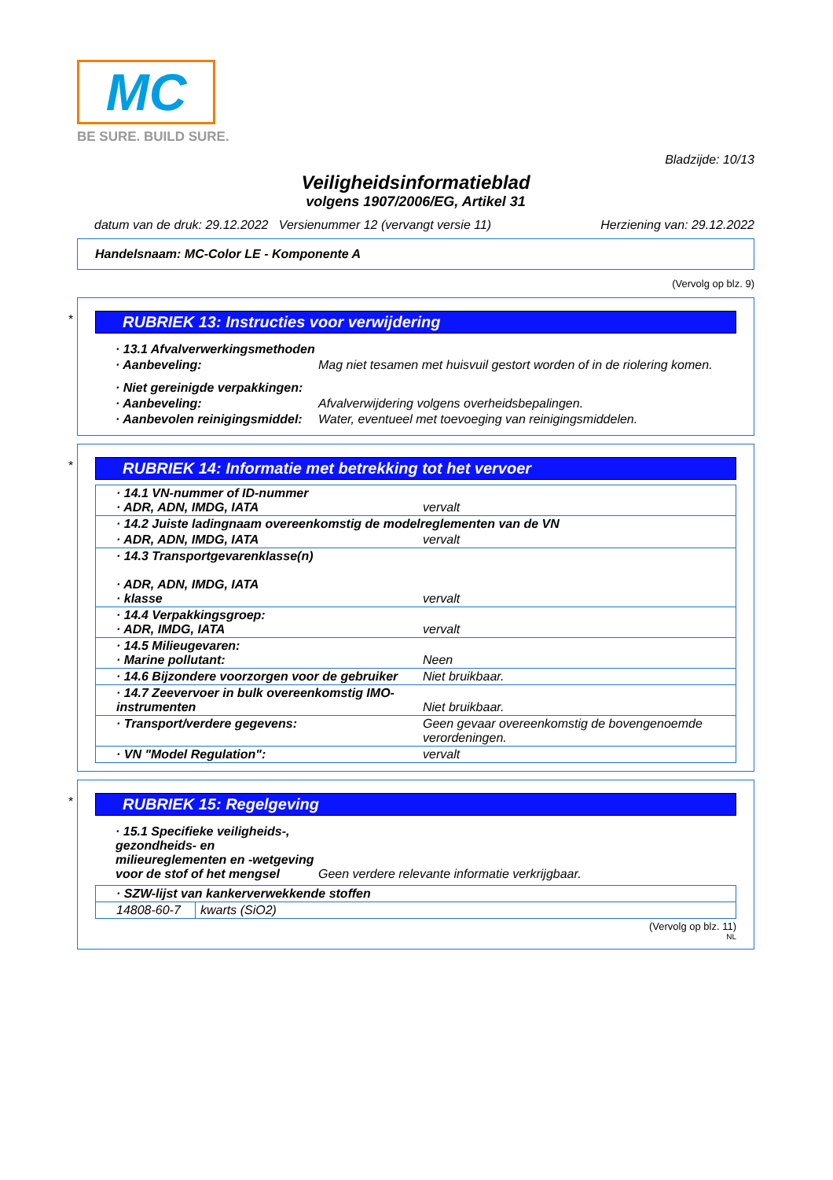MC
BE SURE. BUILD SURE.
Bladzijde: 10/13
Veiligheidsinformatieblad
volgens 1907/2006/EG, Artikel 31
datum van de druk: 29.12.2022 Versienummer 12 (vervangt versie 11) Herziening van: 29.12.2022
Handelsnaam: MC-Color LE - Komponente A
(Vervolg op blz. 9)
*
RUBRIEK 13: Instructies voor verwijdering
| · 13.1 Afvalverwerkingsmethoden | |
| · Aanbeveling: | Mag niet tesamen met huisvuil gestort worden of in de riolering komen. |
| · Niet gereinigde verpakkingen: | |
| · Aanbeveling: | Afvalverwijdering volgens overheidsbepalingen. |
| · Aanbevolen reinigingsmiddel: | Water, eventueel met toevoeging van reinigingsmiddelen. |
*
RUBRIEK 14: Informatie met betrekking tot het vervoer
| · 14.1 VN-nummer of ID-nummer · ADR, ADN, IMDG, IATA | vervalt |
| · 14.2 Juiste ladingnaam overeenkomstig de modelreglementen van de VN | |
| · ADR, ADN, IMDG, IATA | vervalt |
| · 14.3 Transportgevarenklasse(n) · ADR, ADN, IMDG, IATA · klasse | vervalt |
| · 14.4 Verpakkingsgroep: · ADR, IMDG, IATA | vervalt |
| · 14.5 Milieugevaren: · Marine pollutant: | Neen |
| · 14.6 Bijzondere voorzorgen voor de gebruiker | Niet bruikbaar. |
| · 14.7 Zeevervoer in bulk overeenkomstig IMO-instrumenten | Niet bruikbaar. |
| · Transport/verdere gegevens: | Geen gevaar overeenkomstig de bovengenoemde verordeningen. |
| · VN "Model Regulation": | vervalt |
*
RUBRIEK 15: Regelgeving
| · 15.1 Specifieke veiligheids-, gezondheids- en milieureglementen en -wetgeving voor de stof of het mengsel | Geen verdere relevante informatie verkrijgbaar. |
| · SZW-lijst van kankerverwekkende stoffen | |
| 14808-60-7 | kwarts (SiO2) |
(Vervolg op blz. 11)
NL